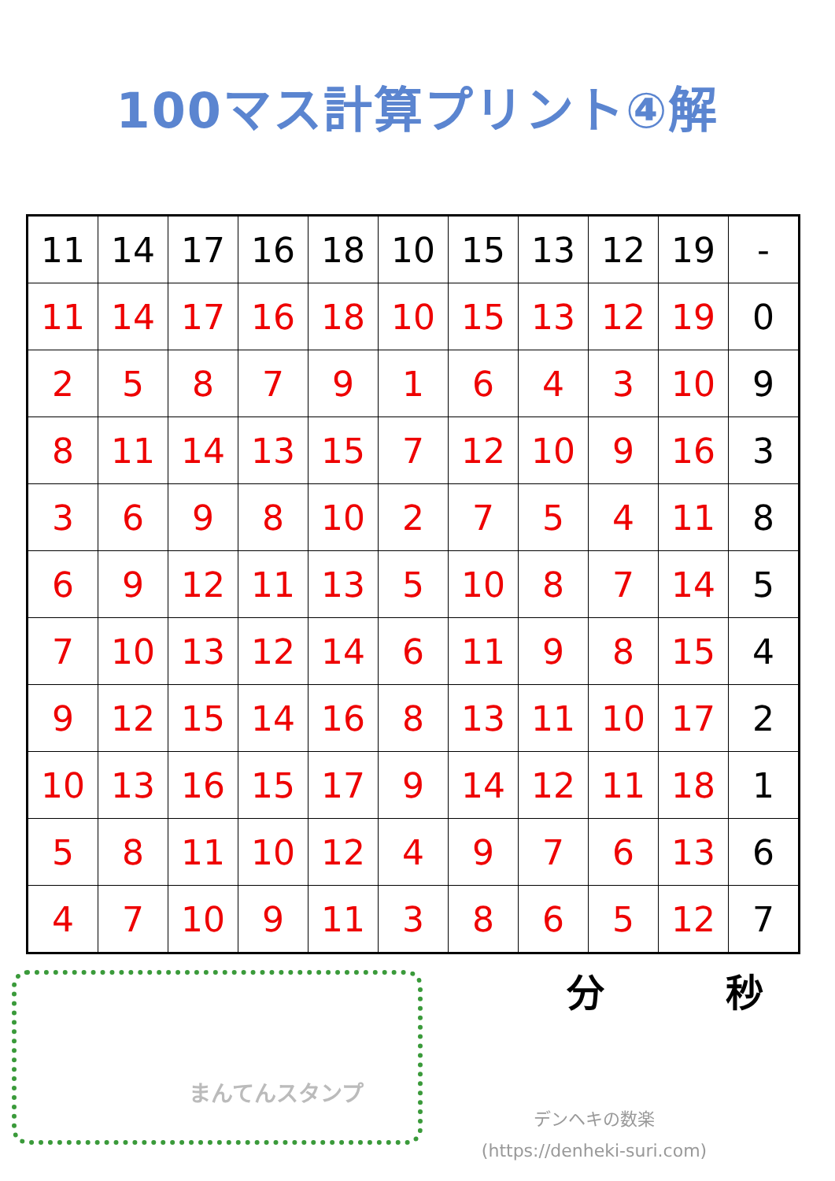100マス計算プリント④解
| 11 | 14 | 17 | 16 | 18 | 10 | 15 | 13 | 12 | 19 | - |
| 11 | 14 | 17 | 16 | 18 | 10 | 15 | 13 | 12 | 19 | 0 |
| 2 | 5 | 8 | 7 | 9 | 1 | 6 | 4 | 3 | 10 | 9 |
| 8 | 11 | 14 | 13 | 15 | 7 | 12 | 10 | 9 | 16 | 3 |
| 3 | 6 | 9 | 8 | 10 | 2 | 7 | 5 | 4 | 11 | 8 |
| 6 | 9 | 12 | 11 | 13 | 5 | 10 | 8 | 7 | 14 | 5 |
| 7 | 10 | 13 | 12 | 14 | 6 | 11 | 9 | 8 | 15 | 4 |
| 9 | 12 | 15 | 14 | 16 | 8 | 13 | 11 | 10 | 17 | 2 |
| 10 | 13 | 16 | 15 | 17 | 9 | 14 | 12 | 11 | 18 | 1 |
| 5 | 8 | 11 | 10 | 12 | 4 | 9 | 7 | 6 | 13 | 6 |
| 4 | 7 | 10 | 9 | 11 | 3 | 8 | 6 | 5 | 12 | 7 |
まんてんスタンプ
分 秒
デンヘキの数楽
(https://denheki-suri.com)